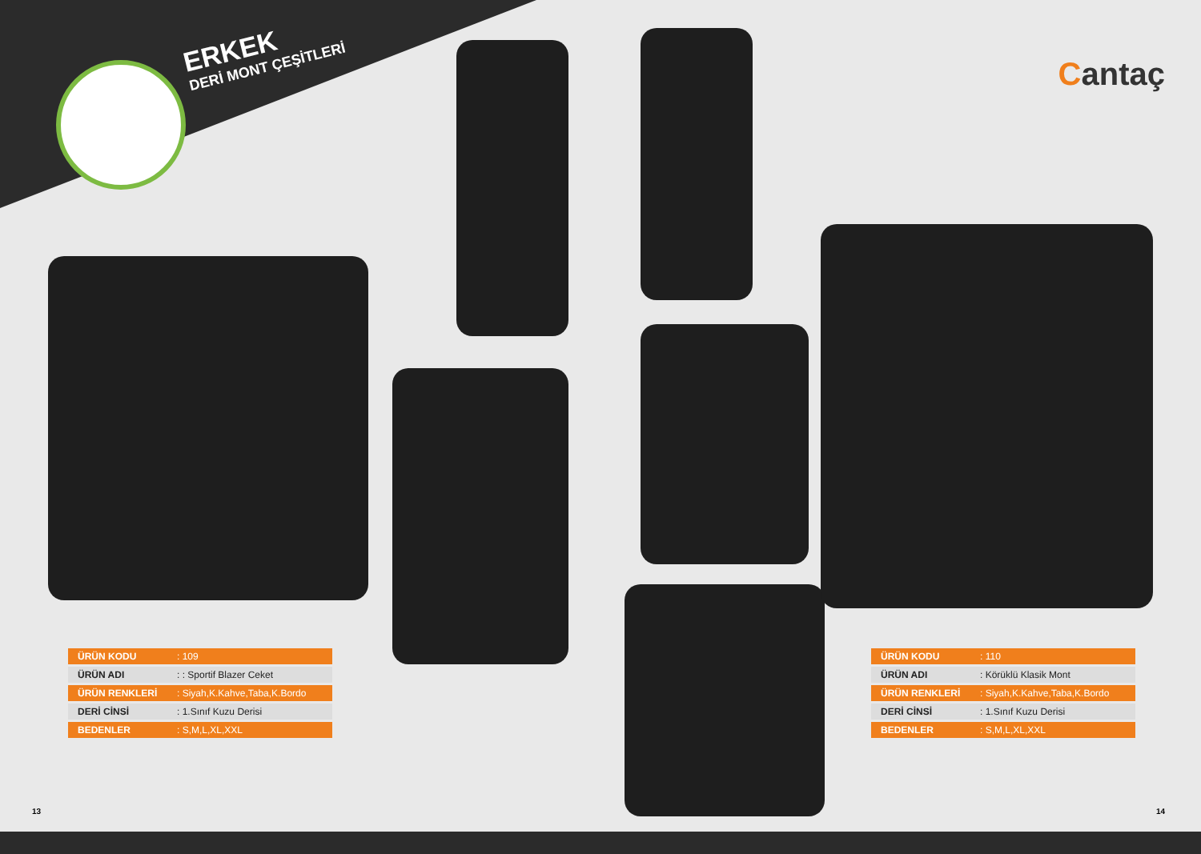ERKEK
DERİ MONT ÇEŞİTLERİ
Cantaç
| ÜRÜN KODU | : 109 |
| ÜRÜN ADI | : : Sportif Blazer Ceket |
| ÜRÜN RENKLERİ | : Siyah,K.Kahve,Taba,K.Bordo |
| DERİ CİNSİ | : 1.Sınıf Kuzu Derisi |
| BEDENLER | : S,M,L,XL,XXL |
| ÜRÜN KODU | : 110 |
| ÜRÜN ADI | : Körüklü Klasik Mont |
| ÜRÜN RENKLERİ | : Siyah,K.Kahve,Taba,K.Bordo |
| DERİ CİNSİ | : 1.Sınıf Kuzu Derisi |
| BEDENLER | : S,M,L,XL,XXL |
13 14